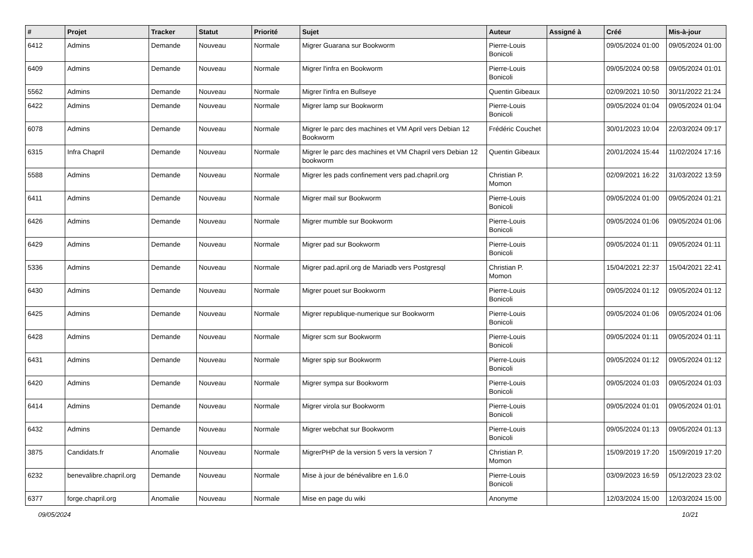| # | Projet | Tracker | Statut | Priorité | Sujet | Auteur | Assigné à | Créé | Mis-à-jour |
| --- | --- | --- | --- | --- | --- | --- | --- | --- | --- |
| 6412 | Admins | Demande | Nouveau | Normale | Migrer Guarana sur Bookworm | Pierre-Louis Bonicoli | | 09/05/2024 01:00 | 09/05/2024 01:00 |
| 6409 | Admins | Demande | Nouveau | Normale | Migrer l'infra en Bookworm | Pierre-Louis Bonicoli | | 09/05/2024 00:58 | 09/05/2024 01:01 |
| 5562 | Admins | Demande | Nouveau | Normale | Migrer l'infra en Bullseye | Quentin Gibeaux | | 02/09/2021 10:50 | 30/11/2022 21:24 |
| 6422 | Admins | Demande | Nouveau | Normale | Migrer lamp sur Bookworm | Pierre-Louis Bonicoli | | 09/05/2024 01:04 | 09/05/2024 01:04 |
| 6078 | Admins | Demande | Nouveau | Normale | Migrer le parc des machines et VM April vers Debian 12 Bookworm | Frédéric Couchet | | 30/01/2023 10:04 | 22/03/2024 09:17 |
| 6315 | Infra Chapril | Demande | Nouveau | Normale | Migrer le parc des machines et VM Chapril vers Debian 12 bookworm | Quentin Gibeaux | | 20/01/2024 15:44 | 11/02/2024 17:16 |
| 5588 | Admins | Demande | Nouveau | Normale | Migrer les pads confinement vers pad.chapril.org | Christian P. Momon | | 02/09/2021 16:22 | 31/03/2022 13:59 |
| 6411 | Admins | Demande | Nouveau | Normale | Migrer mail sur Bookworm | Pierre-Louis Bonicoli | | 09/05/2024 01:00 | 09/05/2024 01:21 |
| 6426 | Admins | Demande | Nouveau | Normale | Migrer mumble sur Bookworm | Pierre-Louis Bonicoli | | 09/05/2024 01:06 | 09/05/2024 01:06 |
| 6429 | Admins | Demande | Nouveau | Normale | Migrer pad sur Bookworm | Pierre-Louis Bonicoli | | 09/05/2024 01:11 | 09/05/2024 01:11 |
| 5336 | Admins | Demande | Nouveau | Normale | Migrer pad.april.org de Mariadb vers Postgresql | Christian P. Momon | | 15/04/2021 22:37 | 15/04/2021 22:41 |
| 6430 | Admins | Demande | Nouveau | Normale | Migrer pouet sur Bookworm | Pierre-Louis Bonicoli | | 09/05/2024 01:12 | 09/05/2024 01:12 |
| 6425 | Admins | Demande | Nouveau | Normale | Migrer republique-numerique sur Bookworm | Pierre-Louis Bonicoli | | 09/05/2024 01:06 | 09/05/2024 01:06 |
| 6428 | Admins | Demande | Nouveau | Normale | Migrer scm sur Bookworm | Pierre-Louis Bonicoli | | 09/05/2024 01:11 | 09/05/2024 01:11 |
| 6431 | Admins | Demande | Nouveau | Normale | Migrer spip sur Bookworm | Pierre-Louis Bonicoli | | 09/05/2024 01:12 | 09/05/2024 01:12 |
| 6420 | Admins | Demande | Nouveau | Normale | Migrer sympa sur Bookworm | Pierre-Louis Bonicoli | | 09/05/2024 01:03 | 09/05/2024 01:03 |
| 6414 | Admins | Demande | Nouveau | Normale | Migrer virola sur Bookworm | Pierre-Louis Bonicoli | | 09/05/2024 01:01 | 09/05/2024 01:01 |
| 6432 | Admins | Demande | Nouveau | Normale | Migrer webchat sur Bookworm | Pierre-Louis Bonicoli | | 09/05/2024 01:13 | 09/05/2024 01:13 |
| 3875 | Candidats.fr | Anomalie | Nouveau | Normale | MigrerPHP de la version 5 vers la version 7 | Christian P. Momon | | 15/09/2019 17:20 | 15/09/2019 17:20 |
| 6232 | benevalibre.chapril.org | Demande | Nouveau | Normale | Mise à jour de bénévalibre en 1.6.0 | Pierre-Louis Bonicoli | | 03/09/2023 16:59 | 05/12/2023 23:02 |
| 6377 | forge.chapril.org | Anomalie | Nouveau | Normale | Mise en page du wiki | Anonyme | | 12/03/2024 15:00 | 12/03/2024 15:00 |
09/05/2024 10/21